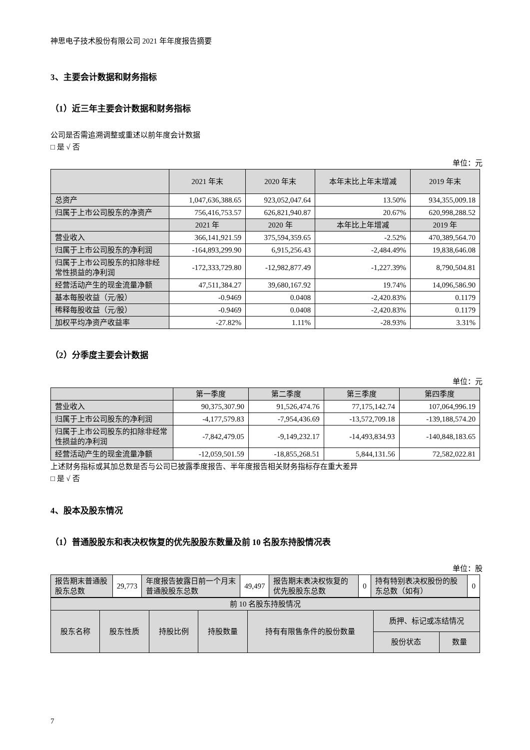神思电子技术股份有限公司 2021 年年度报告摘要
3、主要会计数据和财务指标
（1）近三年主要会计数据和财务指标
公司是否需追溯调整或重述以前年度会计数据
□ 是 √ 否
单位：元
| | 2021 年末 | 2020 年末 | 本年末比上年末增减 | 2019 年末 |
| --- | --- | --- | --- | --- |
| 总资产 | 1,047,636,388.65 | 923,052,047.64 | 13.50% | 934,355,009.18 |
| 归属于上市公司股东的净资产 | 756,416,753.57 | 626,821,940.87 | 20.67% | 620,998,288.52 |
| | 2021 年 | 2020 年 | 本年比上年增减 | 2019 年 |
| 营业收入 | 366,141,921.59 | 375,594,359.65 | -2.52% | 470,389,564.70 |
| 归属于上市公司股东的净利润 | -164,893,299.90 | 6,915,256.43 | -2,484.49% | 19,838,646.08 |
| 归属于上市公司股东的扣除非经常性损益的净利润 | -172,333,729.80 | -12,982,877.49 | -1,227.39% | 8,790,504.81 |
| 经营活动产生的现金流量净额 | 47,511,384.27 | 39,680,167.92 | 19.74% | 14,096,586.90 |
| 基本每股收益（元/股） | -0.9469 | 0.0408 | -2,420.83% | 0.1179 |
| 稀释每股收益（元/股） | -0.9469 | 0.0408 | -2,420.83% | 0.1179 |
| 加权平均净资产收益率 | -27.82% | 1.11% | -28.93% | 3.31% |
（2）分季度主要会计数据
单位：元
| | 第一季度 | 第二季度 | 第三季度 | 第四季度 |
| --- | --- | --- | --- | --- |
| 营业收入 | 90,375,307.90 | 91,526,474.76 | 77,175,142.74 | 107,064,996.19 |
| 归属于上市公司股东的净利润 | -4,177,579.83 | -7,954,436.69 | -13,572,709.18 | -139,188,574.20 |
| 归属于上市公司股东的扣除非经常性损益的净利润 | -7,842,479.05 | -9,149,232.17 | -14,493,834.93 | -140,848,183.65 |
| 经营活动产生的现金流量净额 | -12,059,501.59 | -18,855,268.51 | 5,844,131.56 | 72,582,022.81 |
上述财务指标或其加总数是否与公司已披露季度报告、半年度报告相关财务指标存在重大差异
□ 是 √ 否
4、股本及股东情况
（1）普通股股东和表决权恢复的优先股股东数量及前 10 名股东持股情况表
单位：股
| 报告期末普通股股东总数 | 29,773 | 年度报告披露日前一个月末普通股股东总数 | 49,497 | 报告期末表决权恢复的优先股股东总数 | 0 | 持有特别表决权股份的股东总数（如有） | 0 |
| 前 10 名股东持股情况 | | | | | | |
| --- | --- | --- | --- | --- | --- | --- |
| 股东名称 | 股东性质 | 持股比例 | 持股数量 | 持有有限售条件的股份数量 | 质押、标记或冻结情况 | |
| | | | | | 股份状态 | 数量 |
7